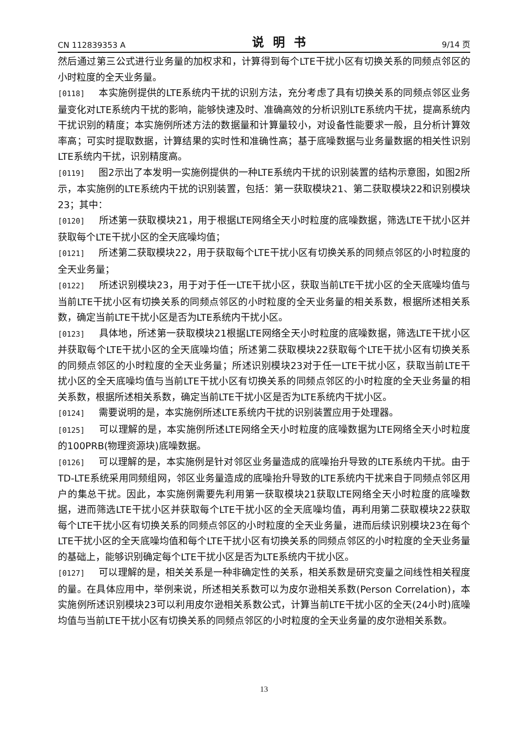CN 112839353 A 说明书 9/14 页
然后通过第三公式进行业务量的加权求和，计算得到每个LTE干扰小区有切换关系的同频点邻区的小时粒度的全天业务量。
[0118] 本实施例提供的LTE系统内干扰的识别方法，充分考虑了具有切换关系的同频点邻区业务量变化对LTE系统内干扰的影响，能够快速及时、准确高效的分析识别LTE系统内干扰，提高系统内干扰识别的精度；本实施例所述方法的数据量和计算量较小，对设备性能要求一般，且分析计算效率高；可实时提取数据，计算结果的实时性和准确性高；基于底噪数据与业务量数据的相关性识别LTE系统内干扰，识别精度高。
[0119] 图2示出了本发明一实施例提供的一种LTE系统内干扰的识别装置的结构示意图，如图2所示，本实施例的LTE系统内干扰的识别装置，包括：第一获取模块21、第二获取模块22和识别模块23；其中：
[0120] 所述第一获取模块21，用于根据LTE网络全天小时粒度的底噪数据，筛选LTE干扰小区并获取每个LTE干扰小区的全天底噪均值；
[0121] 所述第二获取模块22，用于获取每个LTE干扰小区有切换关系的同频点邻区的小时粒度的全天业务量；
[0122] 所述识别模块23，用于对于任一LTE干扰小区，获取当前LTE干扰小区的全天底噪均值与当前LTE干扰小区有切换关系的同频点邻区的小时粒度的全天业务量的相关系数，根据所述相关系数，确定当前LTE干扰小区是否为LTE系统内干扰小区。
[0123] 具体地，所述第一获取模块21根据LTE网络全天小时粒度的底噪数据，筛选LTE干扰小区并获取每个LTE干扰小区的全天底噪均值；所述第二获取模块22获取每个LTE干扰小区有切换关系的同频点邻区的小时粒度的全天业务量；所述识别模块23对于任一LTE干扰小区，获取当前LTE干扰小区的全天底噪均值与当前LTE干扰小区有切换关系的同频点邻区的小时粒度的全天业务量的相关系数，根据所述相关系数，确定当前LTE干扰小区是否为LTE系统内干扰小区。
[0124] 需要说明的是，本实施例所述LTE系统内干扰的识别装置应用于处理器。
[0125] 可以理解的是，本实施例所述LTE网络全天小时粒度的底噪数据为LTE网络全天小时粒度的100PRB(物理资源块)底噪数据。
[0126] 可以理解的是，本实施例是针对邻区业务量造成的底噪抬升导致的LTE系统内干扰。由于TD-LTE系统采用同频组网，邻区业务量造成的底噪抬升导致的LTE系统内干扰来自于同频点邻区用户的集总干扰。因此，本实施例需要先利用第一获取模块21获取LTE网络全天小时粒度的底噪数据，进而筛选LTE干扰小区并获取每个LTE干扰小区的全天底噪均值，再利用第二获取模块22获取每个LTE干扰小区有切换关系的同频点邻区的小时粒度的全天业务量，进而后续识别模块23在每个LTE干扰小区的全天底噪均值和每个LTE干扰小区有切换关系的同频点邻区的小时粒度的全天业务量的基础上，能够识别确定每个LTE干扰小区是否为LTE系统内干扰小区。
[0127] 可以理解的是，相关关系是一种非确定性的关系，相关系数是研究变量之间线性相关程度的量。在具体应用中，举例来说，所述相关系数可以为皮尔逊相关系数(Person Correlation)，本实施例所述识别模块23可以利用皮尔逊相关系数公式，计算当前LTE干扰小区的全天(24小时)底噪均值与当前LTE干扰小区有切换关系的同频点邻区的小时粒度的全天业务量的皮尔逊相关系数。
13